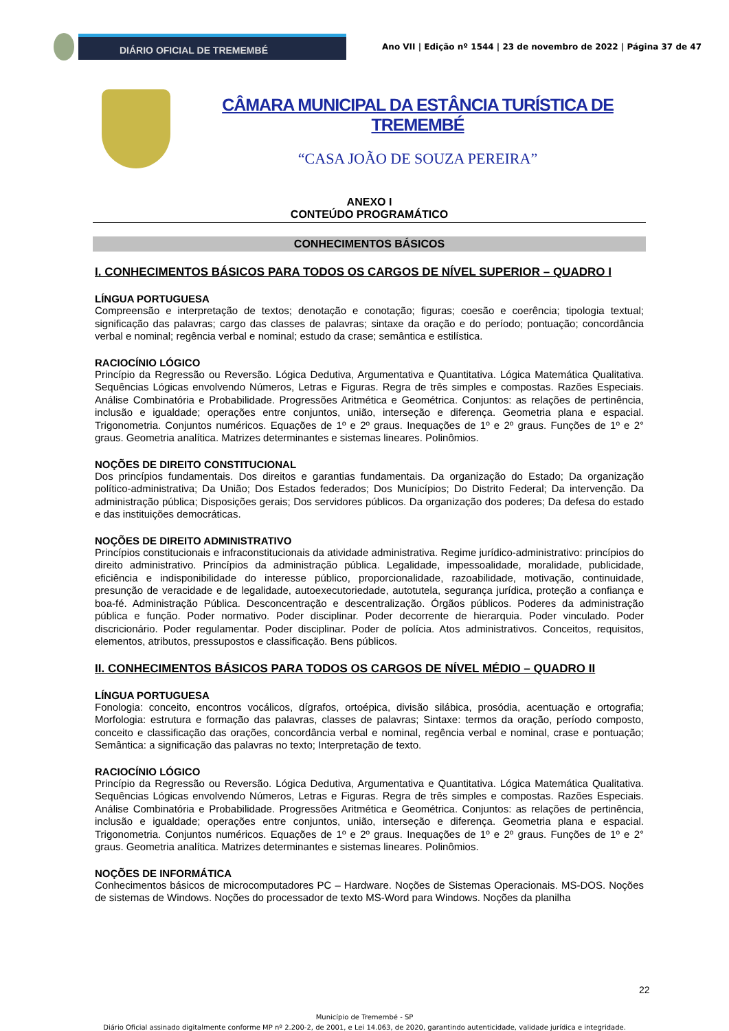DIÁRIO OFICIAL DE TREMEMBÉ
Ano VII | Edição nº 1544 | 23 de novembro de 2022 | Página 37 de 47
CÂMARA MUNICIPAL DA ESTÂNCIA TURÍSTICA DE TREMEMBÉ
“CASA JOÃO DE SOUZA PEREIRA”
ANEXO I
CONTEÚDO PROGRAMÁTICO
CONHECIMENTOS BÁSICOS
I. CONHECIMENTOS BÁSICOS PARA TODOS OS CARGOS DE NÍVEL SUPERIOR – QUADRO I
LÍNGUA PORTUGUESA
Compreensão e interpretação de textos; denotação e conotação; figuras; coesão e coerência; tipologia textual; significação das palavras; cargo das classes de palavras; sintaxe da oração e do período; pontuação; concordância verbal e nominal; regência verbal e nominal; estudo da crase; semântica e estilística.
RACIOCÍNIO LÓGICO
Princípio da Regressão ou Reversão. Lógica Dedutiva, Argumentativa e Quantitativa. Lógica Matemática Qualitativa. Sequências Lógicas envolvendo Números, Letras e Figuras. Regra de três simples e compostas. Razões Especiais. Análise Combinatória e Probabilidade. Progressões Aritmética e Geométrica. Conjuntos: as relações de pertinência, inclusão e igualdade; operações entre conjuntos, união, interseção e diferença. Geometria plana e espacial. Trigonometria. Conjuntos numéricos. Equações de 1º e 2º graus. Inequações de 1º e 2º graus. Funções de 1º e 2° graus. Geometria analítica. Matrizes determinantes e sistemas lineares. Polinômios.
NOÇÕES DE DIREITO CONSTITUCIONAL
Dos princípios fundamentais. Dos direitos e garantias fundamentais. Da organização do Estado; Da organização político-administrativa; Da União; Dos Estados federados; Dos Municípios; Do Distrito Federal; Da intervenção. Da administração pública; Disposições gerais; Dos servidores públicos. Da organização dos poderes; Da defesa do estado e das instituições democráticas.
NOÇÕES DE DIREITO ADMINISTRATIVO
Princípios constitucionais e infraconstitucionais da atividade administrativa. Regime jurídico-administrativo: princípios do direito administrativo. Princípios da administração pública. Legalidade, impessoalidade, moralidade, publicidade, eficiência e indisponibilidade do interesse público, proporcionalidade, razoabilidade, motivação, continuidade, presunção de veracidade e de legalidade, autoexecutoriedade, autotutela, segurança jurídica, proteção a confiança e boa-fé. Administração Pública. Desconcentração e descentralização. Órgãos públicos. Poderes da administração pública e função. Poder normativo. Poder disciplinar. Poder decorrente de hierarquia. Poder vinculado. Poder discricionário. Poder regulamentar. Poder disciplinar. Poder de polícia. Atos administrativos. Conceitos, requisitos, elementos, atributos, pressupostos e classificação. Bens públicos.
II. CONHECIMENTOS BÁSICOS PARA TODOS OS CARGOS DE NÍVEL MÉDIO – QUADRO II
LÍNGUA PORTUGUESA
Fonologia: conceito, encontros vocálicos, dígrafos, ortoépica, divisão silábica, prosódia, acentuação e ortografia; Morfologia: estrutura e formação das palavras, classes de palavras; Sintaxe: termos da oração, período composto, conceito e classificação das orações, concordância verbal e nominal, regência verbal e nominal, crase e pontuação; Semântica: a significação das palavras no texto; Interpretação de texto.
RACIOCÍNIO LÓGICO
Princípio da Regressão ou Reversão. Lógica Dedutiva, Argumentativa e Quantitativa. Lógica Matemática Qualitativa. Sequências Lógicas envolvendo Números, Letras e Figuras. Regra de três simples e compostas. Razões Especiais. Análise Combinatória e Probabilidade. Progressões Aritmética e Geométrica. Conjuntos: as relações de pertinência, inclusão e igualdade; operações entre conjuntos, união, interseção e diferença. Geometria plana e espacial. Trigonometria. Conjuntos numéricos. Equações de 1º e 2º graus. Inequações de 1º e 2º graus. Funções de 1º e 2° graus. Geometria analítica. Matrizes determinantes e sistemas lineares. Polinômios.
NOÇÕES DE INFORMÁTICA
Conhecimentos básicos de microcomputadores PC – Hardware. Noções de Sistemas Operacionais. MS-DOS. Noções de sistemas de Windows. Noções do processador de texto MS-Word para Windows. Noções da planilha
22
Município de Tremembé - SP
Diário Oficial assinado digitalmente conforme MP nº 2.200-2, de 2001, e Lei 14.063, de 2020, garantindo autenticidade, validade jurídica e integridade.